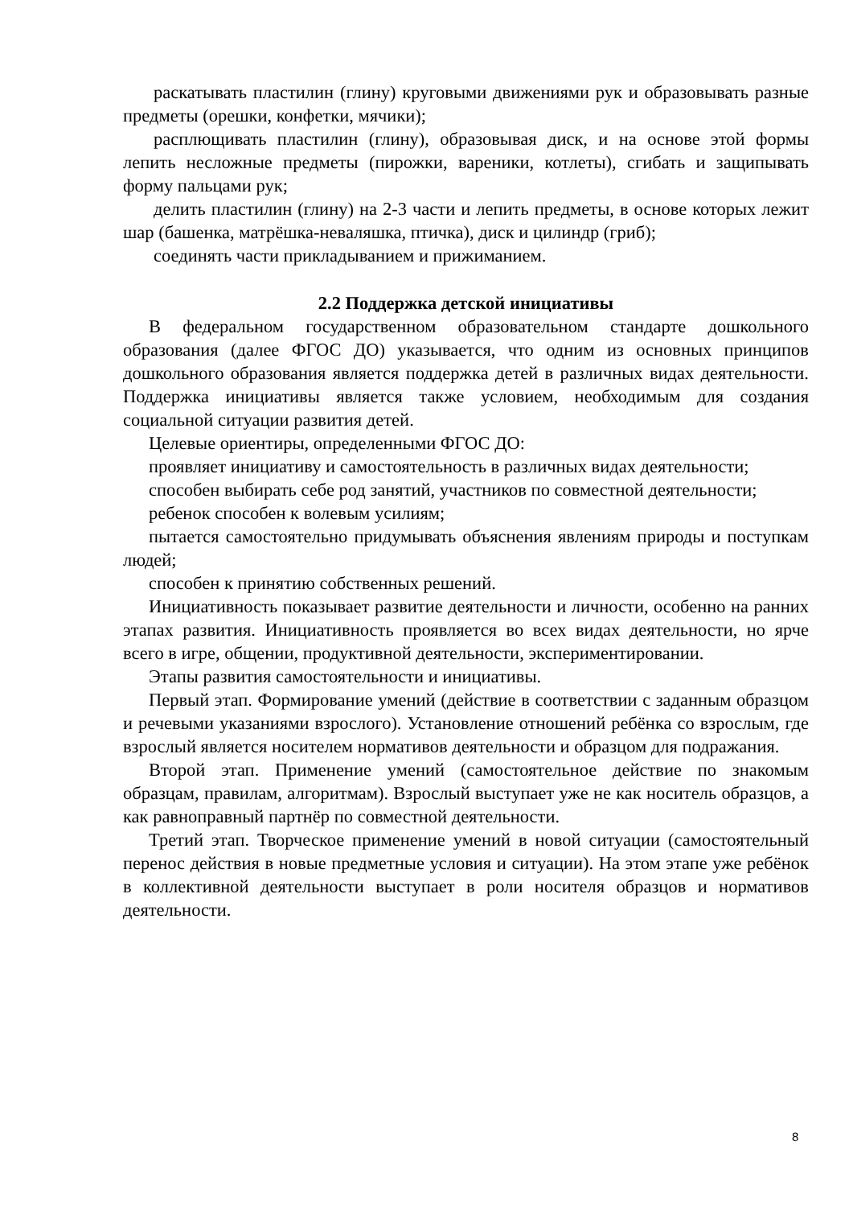раскатывать пластилин (глину) круговыми движениями рук и образовывать разные предметы (орешки, конфетки, мячики);
расплющивать пластилин (глину), образовывая диск, и на основе этой формы лепить несложные предметы (пирожки, вареники, котлеты), сгибать и защипывать форму пальцами рук;
делить пластилин (глину) на 2-3 части и лепить предметы, в основе которых лежит шар (башенка, матрёшка-неваляшка, птичка), диск и цилиндр (гриб);
соединять части прикладыванием и прижиманием.
2.2 Поддержка детской инициативы
В федеральном государственном образовательном стандарте дошкольного образования (далее ФГОС ДО) указывается, что одним из основных принципов дошкольного образования является поддержка детей в различных видах деятельности. Поддержка инициативы является также условием, необходимым для создания социальной ситуации развития детей.
Целевые ориентиры, определенными ФГОС ДО:
проявляет инициативу и самостоятельность в различных видах деятельности;
способен выбирать себе род занятий, участников по совместной деятельности;
ребенок способен к волевым усилиям;
пытается самостоятельно придумывать объяснения явлениям природы и поступкам людей;
способен к принятию собственных решений.
Инициативность показывает развитие деятельности и личности, особенно на ранних этапах развития. Инициативность проявляется во всех видах деятельности, но ярче всего в игре, общении, продуктивной деятельности, экспериментировании.
Этапы развития самостоятельности и инициативы.
Первый этап. Формирование умений (действие в соответствии с заданным образцом и речевыми указаниями взрослого). Установление отношений ребёнка со взрослым, где взрослый является носителем нормативов деятельности и образцом для подражания.
Второй этап. Применение умений (самостоятельное действие по знакомым образцам, правилам, алгоритмам). Взрослый выступает уже не как носитель образцов, а как равноправный партнёр по совместной деятельности.
Третий этап. Творческое применение умений в новой ситуации (самостоятельный перенос действия в новые предметные условия и ситуации). На этом этапе уже ребёнок в коллективной деятельности выступает в роли носителя образцов и нормативов деятельности.
8